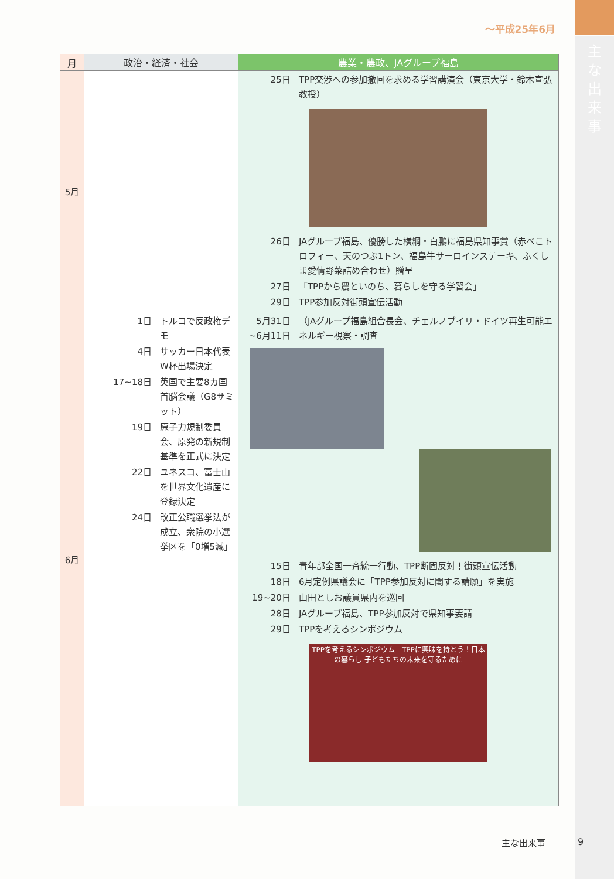～平成25年6月
主な出来事
| 月 | 政治・経済・社会 | 農業・農政、JAグループ福島 |
| --- | --- | --- |
| 5月 | | 25日 TPP交渉への参加撤回を求める学習講演会（東京大学・鈴木宣弘教授） 26日 JAグループ福島、優勝した横綱・白鵬に福島県知事賞（赤べこトロフィー、天のつぶ1トン、福島牛サーロインステーキ、ふくしま愛情野菜詰め合わせ）贈呈 27日 「TPPから農といのち、暮らしを守る学習会」 29日 TPP参加反対街頭宣伝活動 |
| 6月 | 1日 トルコで反政権デモ 4日 サッカー日本代表W杯出場決定 17~18日 英国で主要8カ国首脳会議（G8サミット） 19日 原子力規制委員会、原発の新規制基準を正式に決定 22日 ユネスコ、富士山を世界文化遺産に登録決定 24日 改正公職選挙法が成立、衆院の小選挙区を「0増5減」 | 5月31日 ~6月11日 （JAグループ福島組合長会、チェルノブイリ・ドイツ再生可能エネルギー視察・調査 15日 青年部全国一斉統一行動、TPP断固反対！街頭宣伝活動 18日 6月定例県議会に「TPP参加反対に関する請願」を実施 19~20日 山田としお議員県内を巡回 28日 JAグループ福島、TPP参加反対で県知事要請 29日 TPPを考えるシンポジウム TPPを考えるシンポジウム TPPに興味を持とう！日本の暮らし 子どもたちの未来を守るために |
主な出来事 9